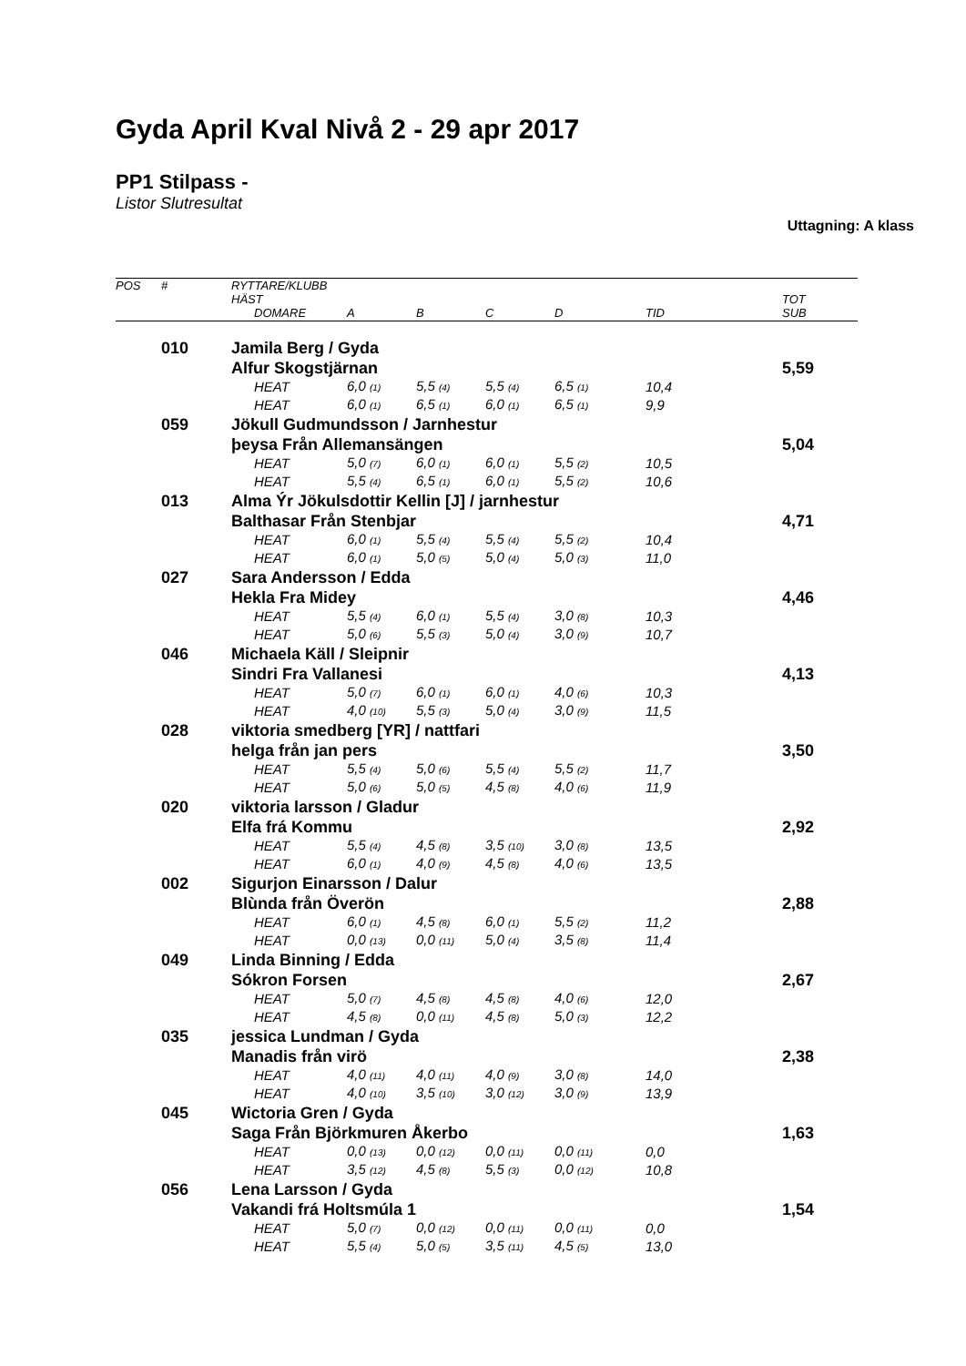Gyda April Kval Nivå 2 - 29 apr 2017
PP1 Stilpass -
Listor Slutresultat
Uttagning: A klass
| POS | # | RYTTARE/KLUBB | | | | | | | |
| --- | --- | --- | --- | --- | --- | --- | --- | --- | --- |
| | | HÄST | | | | | | | TOT |
| | | | DOMARE | A | B | C | D | TID | SUB |
| | 010 | Jamila Berg / Gyda | | | | | | | |
| | | Alfur Skogstjärnan | | | | | | | 5,59 |
| | | | HEAT | 6,0 (1) | 5,5 (4) | 5,5 (4) | 6,5 (1) | 10,4 | |
| | | | HEAT | 6,0 (1) | 6,5 (1) | 6,0 (1) | 6,5 (1) | 9,9 | |
| | 059 | Jökull Gudmundsson / Jarnhestur | | | | | | | |
| | | þeysa Från Allemansängen | | | | | | | 5,04 |
| | | | HEAT | 5,0 (7) | 6,0 (1) | 6,0 (1) | 5,5 (2) | 10,5 | |
| | | | HEAT | 5,5 (4) | 6,5 (1) | 6,0 (1) | 5,5 (2) | 10,6 | |
| | 013 | Alma Ýr Jökulsdottir Kellin [J] / jarnhestur | | | | | | | |
| | | Balthasar Från Stenbjar | | | | | | | 4,71 |
| | | | HEAT | 6,0 (1) | 5,5 (4) | 5,5 (4) | 5,5 (2) | 10,4 | |
| | | | HEAT | 6,0 (1) | 5,0 (5) | 5,0 (4) | 5,0 (3) | 11,0 | |
| | 027 | Sara Andersson / Edda | | | | | | | |
| | | Hekla Fra Midey | | | | | | | 4,46 |
| | | | HEAT | 5,5 (4) | 6,0 (1) | 5,5 (4) | 3,0 (8) | 10,3 | |
| | | | HEAT | 5,0 (6) | 5,5 (3) | 5,0 (4) | 3,0 (9) | 10,7 | |
| | 046 | Michaela Käll / Sleipnir | | | | | | | |
| | | Sindri Fra Vallanesi | | | | | | | 4,13 |
| | | | HEAT | 5,0 (7) | 6,0 (1) | 6,0 (1) | 4,0 (6) | 10,3 | |
| | | | HEAT | 4,0 (10) | 5,5 (3) | 5,0 (4) | 3,0 (9) | 11,5 | |
| | 028 | viktoria smedberg [YR] / nattfari | | | | | | | |
| | | helga från jan pers | | | | | | | 3,50 |
| | | | HEAT | 5,5 (4) | 5,0 (6) | 5,5 (4) | 5,5 (2) | 11,7 | |
| | | | HEAT | 5,0 (6) | 5,0 (5) | 4,5 (8) | 4,0 (6) | 11,9 | |
| | 020 | viktoria larsson / Gladur | | | | | | | |
| | | Elfa frá Kommu | | | | | | | 2,92 |
| | | | HEAT | 5,5 (4) | 4,5 (8) | 3,5 (10) | 3,0 (8) | 13,5 | |
| | | | HEAT | 6,0 (1) | 4,0 (9) | 4,5 (8) | 4,0 (6) | 13,5 | |
| | 002 | Sigurjon Einarsson / Dalur | | | | | | | |
| | | Blùnda från Överön | | | | | | | 2,88 |
| | | | HEAT | 6,0 (1) | 4,5 (8) | 6,0 (1) | 5,5 (2) | 11,2 | |
| | | | HEAT | 0,0 (13) | 0,0 (11) | 5,0 (4) | 3,5 (8) | 11,4 | |
| | 049 | Linda Binning / Edda | | | | | | | |
| | | Sókron Forsen | | | | | | | 2,67 |
| | | | HEAT | 5,0 (7) | 4,5 (8) | 4,5 (8) | 4,0 (6) | 12,0 | |
| | | | HEAT | 4,5 (8) | 0,0 (11) | 4,5 (8) | 5,0 (3) | 12,2 | |
| | 035 | jessica Lundman / Gyda | | | | | | | |
| | | Manadis från virö | | | | | | | 2,38 |
| | | | HEAT | 4,0 (11) | 4,0 (11) | 4,0 (9) | 3,0 (8) | 14,0 | |
| | | | HEAT | 4,0 (10) | 3,5 (10) | 3,0 (12) | 3,0 (9) | 13,9 | |
| | 045 | Wictoria Gren / Gyda | | | | | | | |
| | | Saga Från Björkmuren Åkerbo | | | | | | | 1,63 |
| | | | HEAT | 0,0 (13) | 0,0 (12) | 0,0 (11) | 0,0 (11) | 0,0 | |
| | | | HEAT | 3,5 (12) | 4,5 (8) | 5,5 (3) | 0,0 (12) | 10,8 | |
| | 056 | Lena Larsson / Gyda | | | | | | | |
| | | Vakandi frá Holtsmúla 1 | | | | | | | 1,54 |
| | | | HEAT | 5,0 (7) | 0,0 (12) | 0,0 (11) | 0,0 (11) | 0,0 | |
| | | | HEAT | 5,5 (4) | 5,0 (5) | 3,5 (11) | 4,5 (5) | 13,0 | |